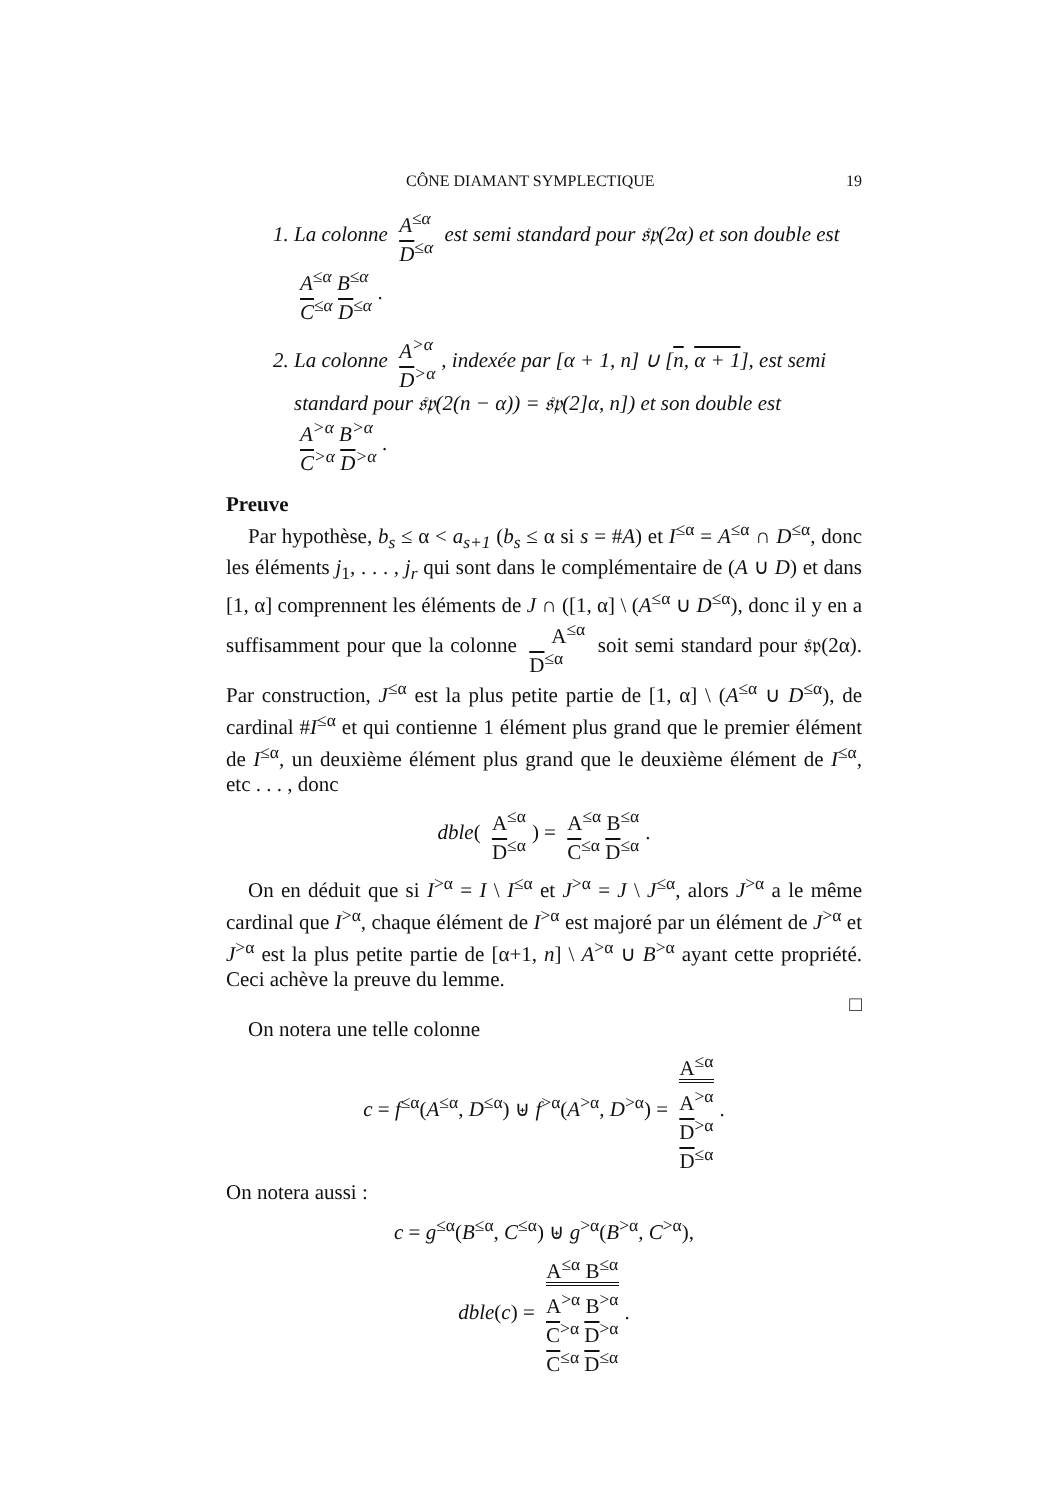CÔNE DIAMANT SYMPLECTIQUE 19
1. La colonne A<sup>≤α</sup>
D<sup>≤α</sup> est semi standard pour 𝔰𝔭(2α) et son double est A<sup>≤α</sup> B<sup>≤α</sup>
C<sup>≤α</sup> D<sup>≤α</sup>.
2. La colonne A<sup>>α</sup>
D<sup>>α</sup>, indexée par [α + 1, n] ∪ [n, α + 1], est semi standard pour 𝔰𝔭(2(n − α)) = 𝔰𝔭(2]α, n]) et son double est A<sup>>α</sup> B<sup>>α</sup>
C<sup>>α</sup> D<sup>>α</sup>.
Preuve
Par hypothèse, b<sub>s</sub> ≤ α < a<sub>s+1</sub> (b<sub>s</sub> ≤ α si s = #A) et I<sup>≤α</sup> = A<sup>≤α</sup> ∩ D<sup>≤α</sup>, donc les éléments j<sub>1</sub>, . . . , j<sub>r</sub> qui sont dans le complémentaire de (A ∪ D) et dans [1, α] comprennent les éléments de J ∩ ([1, α] \ (A<sup>≤α</sup> ∪ D<sup>≤α</sup>), donc il y en a suffisamment pour que la colonne A<sup>≤α</sup>
D<sup>≤α</sup> soit semi standard pour 𝔰𝔭(2α). Par construction, J<sup>≤α</sup> est la plus petite partie de [1, α] \ (A<sup>≤α</sup> ∪ D<sup>≤α</sup>), de cardinal #I<sup>≤α</sup> et qui contienne 1 élément plus grand que le premier élément de I<sup>≤α</sup>, un deuxième élément plus grand que le deuxième élément de I<sup>≤α</sup>, etc . . . , donc
dble( A<sup>≤α</sup>
D<sup>≤α</sup>) = A<sup>≤α</sup> B<sup>≤α</sup>
C<sup>≤α</sup> D<sup>≤α</sup>.
On en déduit que si I<sup>>α</sup> = I \ I<sup>≤α</sup> et J<sup>>α</sup> = J \ J<sup>≤α</sup>, alors J<sup>>α</sup> a le même cardinal que I<sup>>α</sup>, chaque élément de I<sup>>α</sup> est majoré par un élément de J<sup>>α</sup> et J<sup>>α</sup> est la plus petite partie de [α+1, n] \ A<sup>>α</sup> ∪ B<sup>>α</sup> ayant cette propriété. Ceci achève la preuve du lemme.
□
On notera une telle colonne
c = f<sup>≤α</sup>(A<sup>≤α</sup>, D<sup>≤α</sup>) ⊎ f<sup>>α</sup>(A<sup>>α</sup>, D<sup>>α</sup>) = A<sup>≤α</sup>
A<sup>>α</sup>
D<sup>>α</sup>
D<sup>≤α</sup>.
On notera aussi :
c = g<sup>≤α</sup>(B<sup>≤α</sup>, C<sup>≤α</sup>) ⊎ g<sup>>α</sup>(B<sup>>α</sup>, C<sup>>α</sup>),
dble(c) = A<sup>≤α</sup> B<sup>≤α</sup>
A<sup>>α</sup> B<sup>>α</sup>
C<sup>>α</sup> D<sup>>α</sup>
C<sup>≤α</sup> D<sup>≤α</sup>.